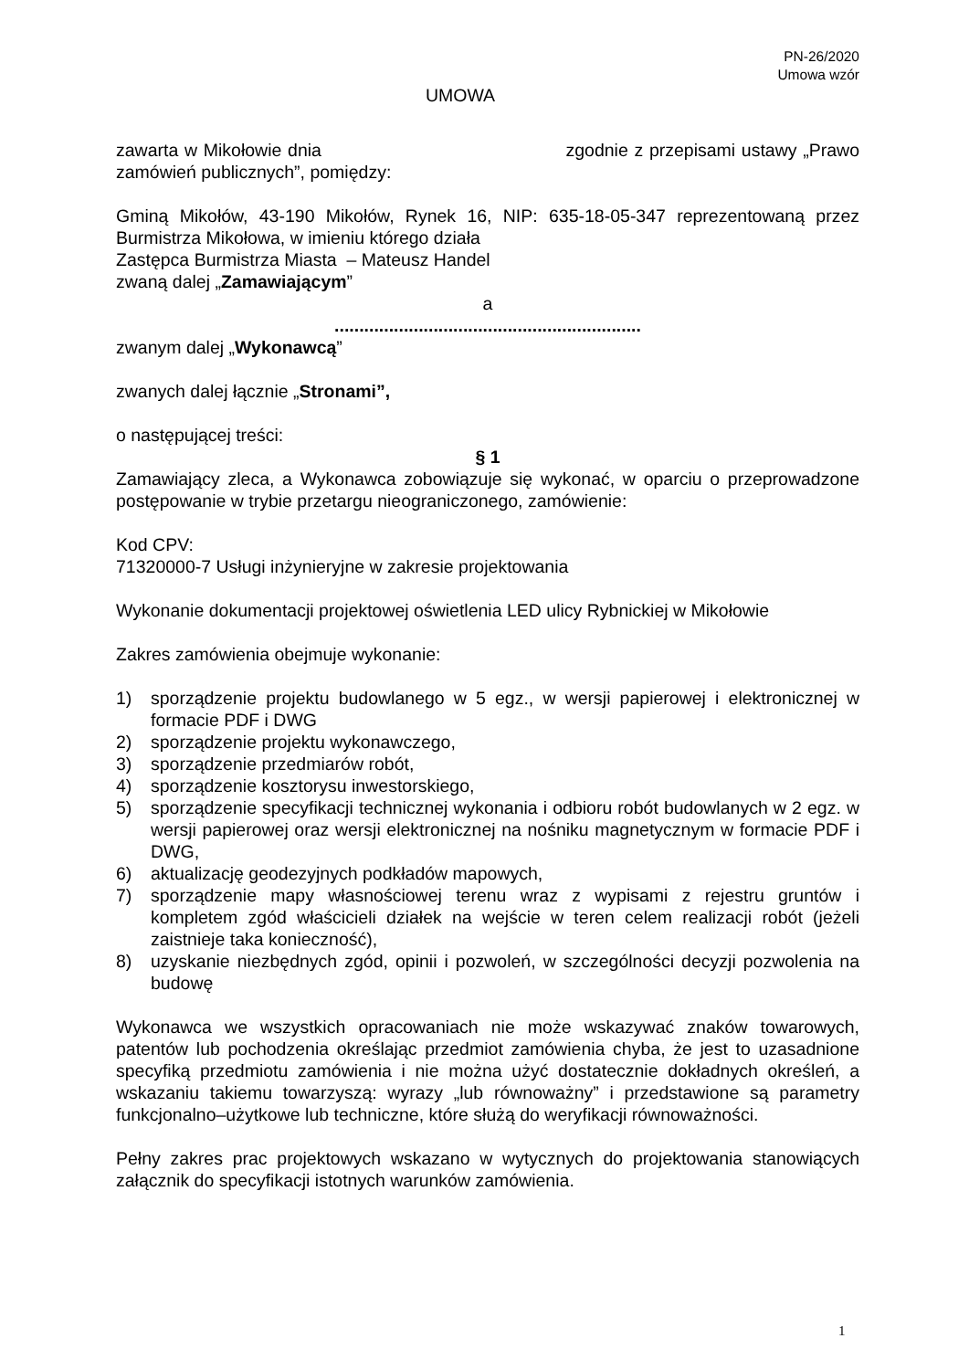PN-26/2020
Umowa wzór
UMOWA
zawarta w Mikołowie dnia zgodnie z przepisami ustawy „Prawo zamówień publicznych”, pomiędzy:
Gminą Mikołów, 43-190 Mikołów, Rynek 16, NIP: 635-18-05-347 reprezentowaną przez Burmistrza Mikołowa, w imieniu którego działa
Zastępca Burmistrza Miasta – Mateusz Handel
zwaną dalej „Zamawiającym”
a
..............................................................
zwanym dalej „Wykonawcą”
zwanych dalej łącznie „Stronami”,
o następującej treści:
§ 1
Zamawiający zleca, a Wykonawca zobowiązuje się wykonać, w oparciu o przeprowadzone postępowanie w trybie przetargu nieograniczonego, zamówienie:
Kod CPV:
71320000-7 Usługi inżynieryjne w zakresie projektowania
Wykonanie dokumentacji projektowej oświetlenia LED ulicy Rybnickiej w Mikołowie
Zakres zamówienia obejmuje wykonanie:
1) sporządzenie projektu budowlanego w 5 egz., w wersji papierowej i elektronicznej w formacie PDF i DWG
2) sporządzenie projektu wykonawczego,
3) sporządzenie przedmiarów robót,
4) sporządzenie kosztorysu inwestorskiego,
5) sporządzenie specyfikacji technicznej wykonania i odbioru robót budowlanych w 2 egz. w wersji papierowej oraz wersji elektronicznej na nośniku magnetycznym w formacie PDF i DWG,
6) aktualizację geodezyjnych podkładów mapowych,
7) sporządzenie mapy własnościowej terenu wraz z wypisami z rejestru gruntów i kompletem zgód właścicieli działek na wejście w teren celem realizacji robót (jeżeli zaistnieje taka konieczność),
8) uzyskanie niezbędnych zgód, opinii i pozwoleń, w szczególności decyzji pozwolenia na budowę
Wykonawca we wszystkich opracowaniach nie może wskazywać znaków towarowych, patentów lub pochodzenia określając przedmiot zamówienia chyba, że jest to uzasadnione specyfiką przedmiotu zamówienia i nie można użyć dostatecznie dokładnych określeń, a wskazaniu takiemu towarzyszą: wyrazy „lub równoważny” i przedstawione są parametry funkcjonalno–użytkowe lub techniczne, które służą do weryfikacji równoważności.
Pełny zakres prac projektowych wskazano w wytycznych do projektowania stanowiących załącznik do specyfikacji istotnych warunków zamówienia.
1